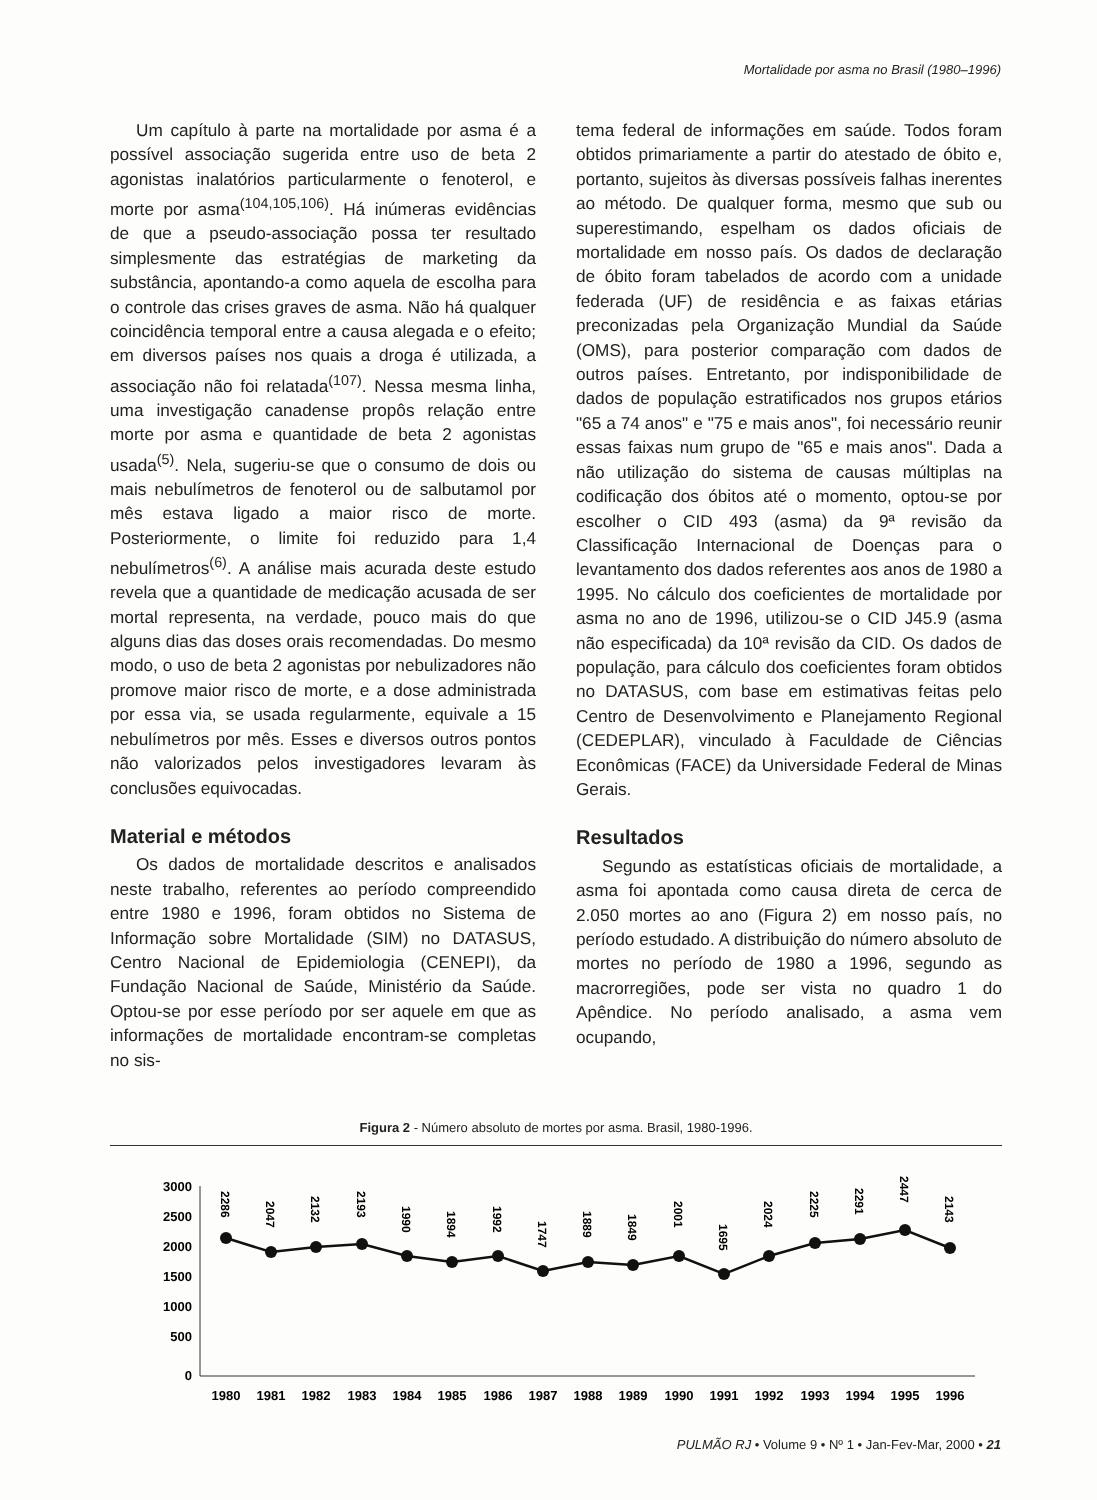Mortalidade por asma no Brasil (1980–1996)
Um capítulo à parte na mortalidade por asma é a possível associação sugerida entre uso de beta 2 agonistas inalatórios particularmente o fenoterol, e morte por asma<sup>(104,105,106)</sup>. Há inúmeras evidências de que a pseudo-associação possa ter resultado simplesmente das estratégias de marketing da substância, apontando-a como aquela de escolha para o controle das crises graves de asma. Não há qualquer coincidência temporal entre a causa alegada e o efeito; em diversos países nos quais a droga é utilizada, a associação não foi relatada<sup>(107)</sup>. Nessa mesma linha, uma investigação canadense propôs relação entre morte por asma e quantidade de beta 2 agonistas usada<sup>(5)</sup>. Nela, sugeriu-se que o consumo de dois ou mais nebulímetros de fenoterol ou de salbutamol por mês estava ligado a maior risco de morte. Posteriormente, o limite foi reduzido para 1,4 nebulímetros<sup>(6)</sup>. A análise mais acurada deste estudo revela que a quantidade de medicação acusada de ser mortal representa, na verdade, pouco mais do que alguns dias das doses orais recomendadas. Do mesmo modo, o uso de beta 2 agonistas por nebulizadores não promove maior risco de morte, e a dose administrada por essa via, se usada regularmente, equivale a 15 nebulímetros por mês. Esses e diversos outros pontos não valorizados pelos investigadores levaram às conclusões equivocadas.
Material e métodos
Os dados de mortalidade descritos e analisados neste trabalho, referentes ao período compreendido entre 1980 e 1996, foram obtidos no Sistema de Informação sobre Mortalidade (SIM) no DATASUS, Centro Nacional de Epidemiologia (CENEPI), da Fundação Nacional de Saúde, Ministério da Saúde. Optou-se por esse período por ser aquele em que as informações de mortalidade encontram-se completas no sis-
tema federal de informações em saúde. Todos foram obtidos primariamente a partir do atestado de óbito e, portanto, sujeitos às diversas possíveis falhas inerentes ao método. De qualquer forma, mesmo que sub ou superestimando, espelham os dados oficiais de mortalidade em nosso país. Os dados de declaração de óbito foram tabelados de acordo com a unidade federada (UF) de residência e as faixas etárias preconizadas pela Organização Mundial da Saúde (OMS), para posterior comparação com dados de outros países. Entretanto, por indisponibilidade de dados de população estratificados nos grupos etários "65 a 74 anos" e "75 e mais anos", foi necessário reunir essas faixas num grupo de "65 e mais anos". Dada a não utilização do sistema de causas múltiplas na codificação dos óbitos até o momento, optou-se por escolher o CID 493 (asma) da 9ª revisão da Classificação Internacional de Doenças para o levantamento dos dados referentes aos anos de 1980 a 1995. No cálculo dos coeficientes de mortalidade por asma no ano de 1996, utilizou-se o CID J45.9 (asma não especificada) da 10ª revisão da CID. Os dados de população, para cálculo dos coeficientes foram obtidos no DATASUS, com base em estimativas feitas pelo Centro de Desenvolvimento e Planejamento Regional (CEDEPLAR), vinculado à Faculdade de Ciências Econômicas (FACE) da Universidade Federal de Minas Gerais.
Resultados
Segundo as estatísticas oficiais de mortalidade, a asma foi apontada como causa direta de cerca de 2.050 mortes ao ano (Figura 2) em nosso país, no período estudado. A distribuição do número absoluto de mortes no período de 1980 a 1996, segundo as macrorregiões, pode ser vista no quadro 1 do Apêndice. No período analisado, a asma vem ocupando,
Figura 2 - Número absoluto de mortes por asma. Brasil, 1980-1996.
3000
2500
2000
1500
1000
500
0
1980
1981
1982
1983
1984
1985
1986
1987
1988
1989
1990
1991
1992
1993
1994
1995
1996
2286
2047
2132
2193
1990
1894
1992
1747
1889
1849
2001
1695
2024
2225
2291
2447
2143
PULMÃO RJ • Volume 9 • Nº 1 • Jan-Fev-Mar, 2000 • 21